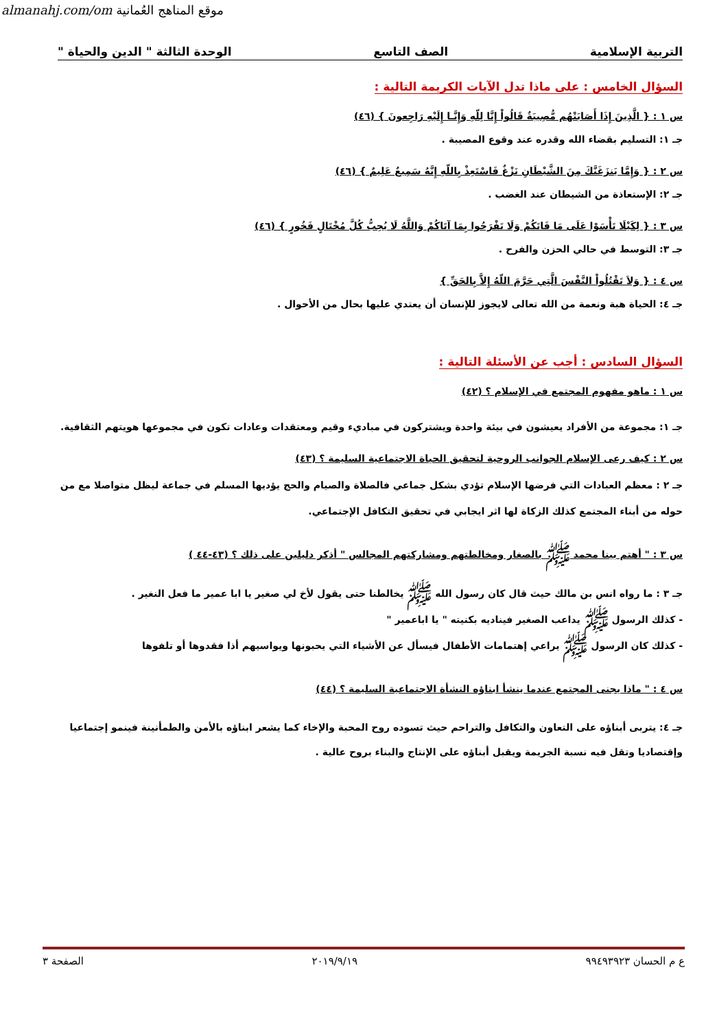almanahj.com/om موقع المناهج العُمانية
التربية الإسلامية الصف التاسع الوحدة الثالثة " الدين والحياة "
السؤال الخامس : على ماذا تدل الآيات الكريمة التالية :
س ١ : { الَّذِينَ إِذَا أَصَابَتْهُم مُّصِيبَةٌ قَالُواْ إِنَّا لِلّهِ وَإِنَّـا إِلَيْهِ رَاجِعونَ } (٤٦)
جـ ١: التسليم بقضاء الله وقدره عند وقوع المصيبة .
س ٢ : { وَإِمَّا يَنزَغَنَّكَ مِنَ الشَّيْطَانِ نَزْغٌ فَاسْتَعِذْ بِاللّهِ إِنَّهُ سَمِيعٌ عَلِيمٌ } (٤٦)
جـ ٢: الإستعاذة من الشيطان عند الغضب .
س ٣ : { لِكَيْلَا تَأْسَوْا عَلَى مَا فَاتَكُمْ وَلَا تَفْرَحُوا بِمَا آتَاكُمْ وَاللَّهُ لَا يُحِبُّ كُلَّ مُخْتَالٍ فَخُورٍ } (٤٦)
جـ ٣: التوسط في حالي الحزن والفرح .
س ٤ : { وَلاَ تَقْتُلُواْ النَّفْسَ الَّتِي حَرَّمَ اللّهُ إِلاَّ بِالحَقِّ }
جـ ٤: الحياة هبة ونعمة من الله تعالى لايجوز للإنسان أن يعتدي عليها بحال من الأحوال .
السؤال السادس : أجب عن الأسئلة التالية :
س ١ : ماهو مفهوم المجتمع في الإسلام ؟ (٤٢)
جـ ١: مجموعة من الأفراد يعيشون في بيئة واحدة ويشتركون في مباديء وقيم ومعتقدات وعادات تكون في مجموعها هويتهم الثقافية.
س ٢ : كيف رعى الإسلام الجوانب الروحية لتحقيق الحياة الاجتماعية السليمة ؟ (٤٣)
جـ ٢ : معظم العبادات التي فرضها الإسلام تؤدي بشكل جماعي فالصلاة والصيام والحج يؤديها المسلم في جماعة ليظل متواصلا مع من حوله من أبناء المجتمع كذلك الزكاة لها اثر ايجابي في تحقيق التكافل الإجتماعي.
س ٣ : " أهتم بينا محمد ﷺ بالصغار ومخالطتهم ومشاركتهم المجالس " أذكر دليلين على ذلك ؟ (٤٣-٤٤ )
جـ ٣ : ما رواه انس بن مالك حيث قال كان رسول الله ﷺ يخالطنا حتى يقول لأخ لي صغير يا ابا عمير ما فعل النغير .
- كذلك الرسول ﷺ يداعب الصغير فيناديه بكنيته " يا اباعمير "
- كذلك كان الرسول ﷺ يراعي إهتمامات الأطفال فيسأل عن الأشياء التي يحبونها ويواسيهم أذا فقدوها أو تلفوها
س ٤ : " ماذا يجنى المجتمع عندما ينشأ ابناؤه النشأة الاجتماعية السليمة ؟ (٤٤)
جـ ٤: يتربى أبناؤه على التعاون والتكافل والتراحم حيث تسوده روح المحبة والإخاء كما يشعر ابناؤه بالأمن والطمأنينة فينمو إجتماعيا وإقتصاديا وتقل فيه نسبة الجريمة ويقبل أبناؤه على الإنتاج والبناء بروح عالية .
ع م الحسان ٩٩٤٩٣٩٢٣ ٢٠١٩/٩/١٩ الصفحة ٣